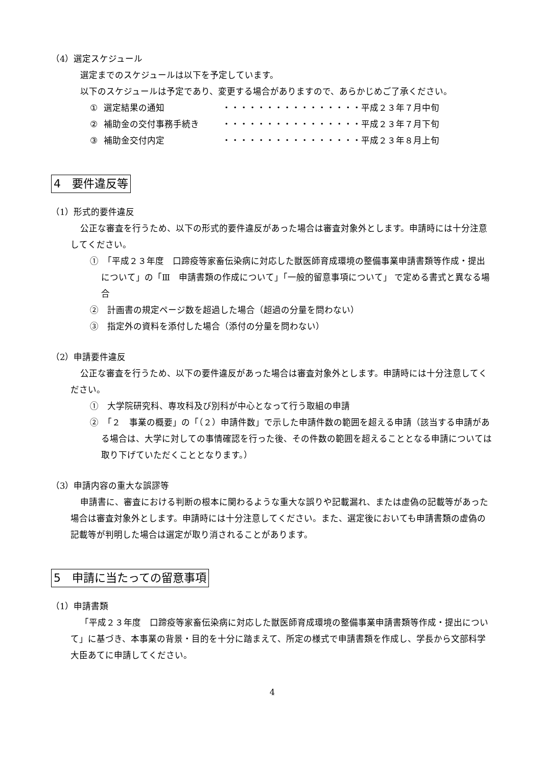（4）選定スケジュール
選定までのスケジュールは以下を予定しています。
以下のスケジュールは予定であり、変更する場合がありますので、あらかじめご了承ください。
| ① | 選定結果の通知 | ・・・・・・・・・・・・・・・・平成２３年７月中旬 |
| ② | 補助金の交付事務手続き | ・・・・・・・・・・・・・・・・平成２３年７月下旬 |
| ③ | 補助金交付内定 | ・・・・・・・・・・・・・・・・平成２３年８月上旬 |
4　要件違反等
（1）形式的要件違反
公正な審査を行うため、以下の形式的要件違反があった場合は審査対象外とします。申請時には十分注意してください。
①　「平成２３年度　口蹄疫等家畜伝染病に対応した獣医師育成環境の整備事業申請書類等作成・提出について」の「Ⅲ　申請書類の作成について」「一般的留意事項について」 で定める書式と異なる場合
②　計画書の規定ページ数を超過した場合（超過の分量を問わない）
③　指定外の資料を添付した場合（添付の分量を問わない）
（2）申請要件違反
公正な審査を行うため、以下の要件違反があった場合は審査対象外とします。申請時には十分注意してください。
①　大学院研究科、専攻科及び別科が中心となって行う取組の申請
②　「２　事業の概要」の「（２）申請件数」で示した申請件数の範囲を超える申請（該当する申請がある場合は、大学に対しての事情確認を行った後、その件数の範囲を超えることとなる申請については取り下げていただくこととなります。）
（3）申請内容の重大な誤謬等
申請書に、審査における判断の根本に関わるような重大な誤りや記載漏れ、または虚偽の記載等があった場合は審査対象外とします。申請時には十分注意してください。また、選定後においても申請書類の虚偽の記載等が判明した場合は選定が取り消されることがあります。
5　申請に当たっての留意事項
（1）申請書類
「平成２３年度　口蹄疫等家畜伝染病に対応した獣医師育成環境の整備事業申請書類等作成・提出について」に基づき、本事業の背景・目的を十分に踏まえて、所定の様式で申請書類を作成し、学長から文部科学大臣あてに申請してください。
4